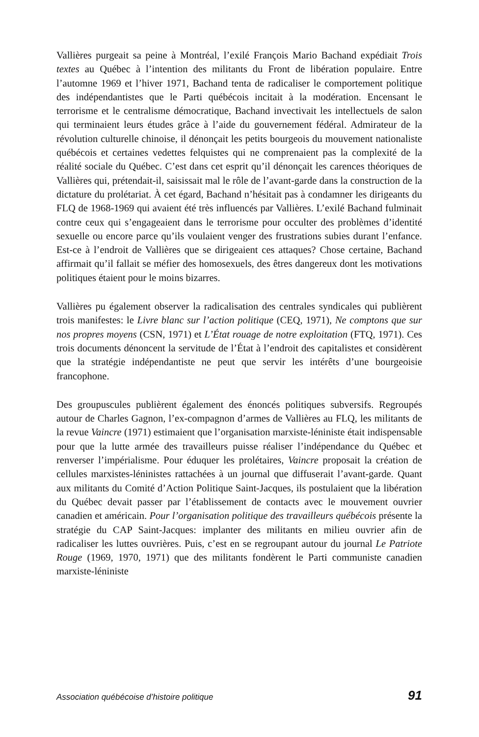Vallières purgeait sa peine à Montréal, l’exilé François Mario Bachand expédiait Trois textes au Québec à l’intention des militants du Front de libération populaire. Entre l’automne 1969 et l’hiver 1971, Bachand tenta de radicaliser le comportement politique des indépendantistes que le Parti québécois incitait à la modération. Encensant le terrorisme et le centralisme démocratique, Bachand invectivait les intellectuels de salon qui terminaient leurs études grâce à l’aide du gouvernement fédéral. Admirateur de la révolution culturelle chinoise, il dénonçait les petits bourgeois du mouvement nationaliste québécois et certaines vedettes felquistes qui ne comprenaient pas la complexité de la réalité sociale du Québec. C’est dans cet esprit qu’il dénonçait les carences théoriques de Vallières qui, prétendait-il, saisissait mal le rôle de l’avant-garde dans la construction de la dictature du prolétariat. À cet égard, Bachand n’hésitait pas à condamner les dirigeants du FLQ de 1968-1969 qui avaient été très influencés par Vallières. L’exilé Bachand fulminait contre ceux qui s’engageaient dans le terrorisme pour occulter des problèmes d’identité sexuelle ou encore parce qu’ils voulaient venger des frustrations subies durant l’enfance. Est-ce à l’endroit de Vallières que se dirigeaient ces attaques? Chose certaine, Bachand affirmait qu’il fallait se méfier des homosexuels, des êtres dangereux dont les motivations politiques étaient pour le moins bizarres.
Vallières pu également observer la radicalisation des centrales syndicales qui publièrent trois manifestes: le Livre blanc sur l’action politique (CEQ, 1971), Ne comptons que sur nos propres moyens (CSN, 1971) et L’État rouage de notre exploitation (FTQ, 1971). Ces trois documents dénoncent la servitude de l’État à l’endroit des capitalistes et considèrent que la stratégie indépendantiste ne peut que servir les intérêts d’une bourgeoisie francophone.
Des groupuscules publièrent également des énoncés politiques subversifs. Regroupés autour de Charles Gagnon, l’ex-compagnon d’armes de Vallières au FLQ, les militants de la revue Vaincre (1971) estimaient que l’organisation marxiste-léniniste était indispensable pour que la lutte armée des travailleurs puisse réaliser l’indépendance du Québec et renverser l’impérialisme. Pour éduquer les prolétaires, Vaincre proposait la création de cellules marxistes-léninistes rattachées à un journal que diffuserait l’avant-garde. Quant aux militants du Comité d’Action Politique Saint-Jacques, ils postulaient que la libération du Québec devait passer par l’établissement de contacts avec le mouvement ouvrier canadien et américain. Pour l’organisation politique des travailleurs québécois présente la stratégie du CAP Saint-Jacques: implanter des militants en milieu ouvrier afin de radicaliser les luttes ouvrières. Puis, c’est en se regroupant autour du journal Le Patriote Rouge (1969, 1970, 1971) que des militants fondèrent le Parti communiste canadien marxiste-léniniste
Association québécoise d’histoire politique 91